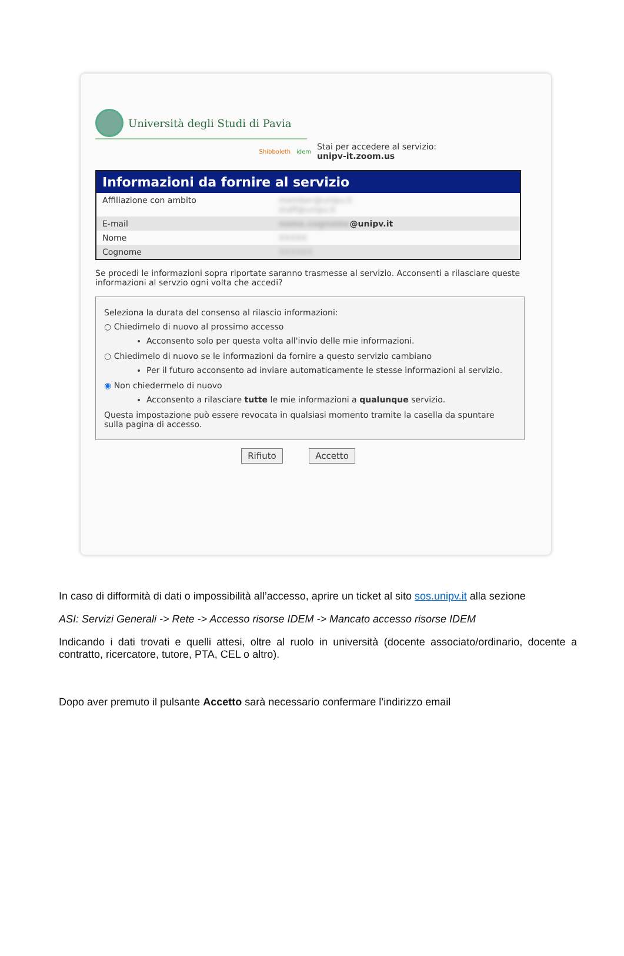Università degli Studi di Pavia
Shibboleth idem
Stai per accedere al servizio:
unipv-it.zoom.us
| Informazioni da fornire al servizio | |
| --- | --- |
| Affiliazione con ambito | member@unipv.it staff@unipv.it |
| E-mail | nome.cognome @unipv.it |
| Nome | XXXXX |
| Cognome | XXXXXX |
Se procedi le informazioni sopra riportate saranno trasmesse al servizio. Acconsenti a rilasciare queste informazioni al servzio ogni volta che accedi?
Seleziona la durata del consenso al rilascio informazioni:
○ Chiedimelo di nuovo al prossimo accesso
Acconsento solo per questa volta all'invio delle mie informazioni.
○ Chiedimelo di nuovo se le informazioni da fornire a questo servizio cambiano
Per il futuro acconsento ad inviare automaticamente le stesse informazioni al servizio.
◉ Non chiedermelo di nuovo
Acconsento a rilasciare tutte le mie informazioni a qualunque servizio.
Questa impostazione può essere revocata in qualsiasi momento tramite la casella da spuntare sulla pagina di accesso.
Rifiuto Accetto
In caso di difformità di dati o impossibilità all’accesso, aprire un ticket al sito sos.unipv.it alla sezione
ASI: Servizi Generali -> Rete -> Accesso risorse IDEM -> Mancato accesso risorse IDEM
Indicando i dati trovati e quelli attesi, oltre al ruolo in università (docente associato/ordinario, docente a contratto, ricercatore, tutore, PTA, CEL o altro).
Dopo aver premuto il pulsante Accetto sarà necessario confermare l’indirizzo email